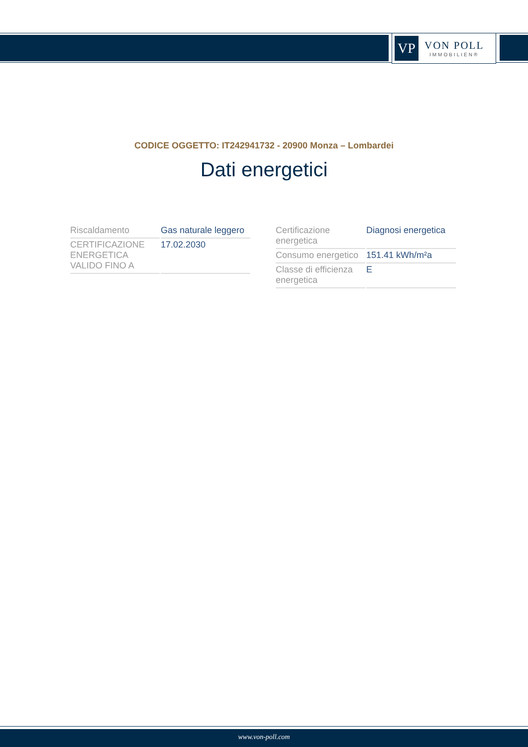VP
VON POLL
IMMOBILIEN®
CODICE OGGETTO: IT242941732 - 20900 Monza – Lombardei
Dati energetici
| Riscaldamento | Gas naturale leggero |
| CERTIFICAZIONE ENERGETICA VALIDO FINO A | 17.02.2030 |
| Certificazione energetica | Diagnosi energetica |
| Consumo energetico | 151.41 kWh/m²a |
| Classe di efficienza energetica | E |
www.von-poll.com